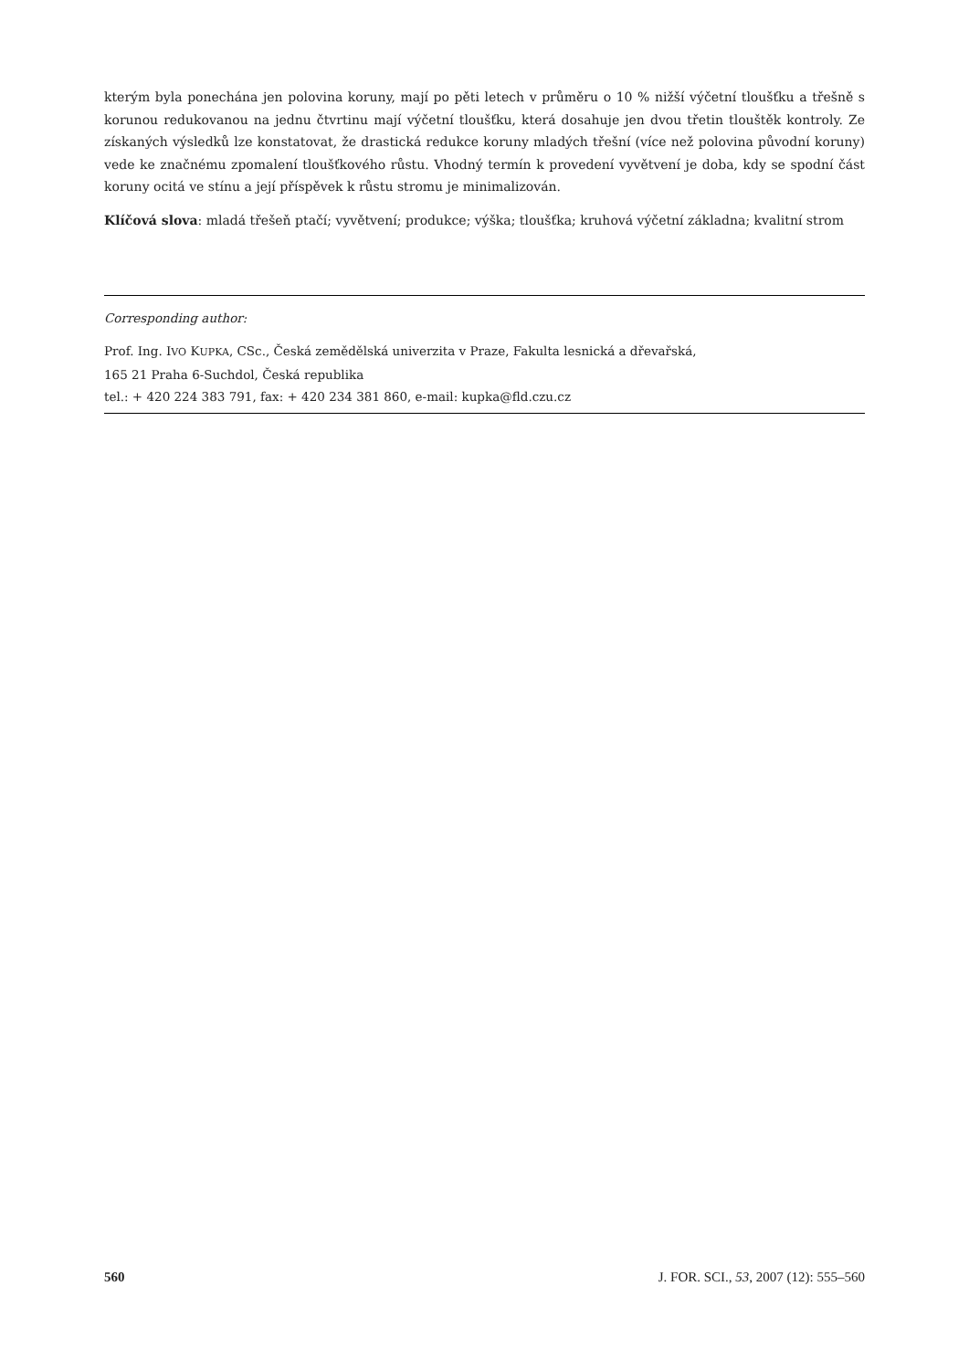kterým byla ponechána jen polovina koruny, mají po pěti letech v průměru o 10 % nižší výčetní tloušťku a třešně s korunou redukovanou na jednu čtvrtinu mají výčetní tloušťku, která dosahuje jen dvou třetin tlouštěk kontroly. Ze získaných výsledků lze konstatovat, že drastická redukce koruny mladých třešní (více než polovina původní koruny) vede ke značnému zpomalení tloušťkového růstu. Vhodný termín k provedení vyvětvení je doba, kdy se spodní část koruny ocitá ve stínu a její příspěvek k růstu stromu je minimalizován.
Klíčová slova: mladá třešeň ptačí; vyvětvení; produkce; výška; tloušťka; kruhová výčetní základna; kvalitní strom
Corresponding author:
Prof. Ing. IVO KUPKA, CSc., Česká zemědělská univerzita v Praze, Fakulta lesnická a dřevařská,
165 21 Praha 6-Suchdol, Česká republika
tel.: + 420 224 383 791, fax: + 420 234 381 860, e-mail: kupka@fld.czu.cz
560 J. FOR. SCI., 53, 2007 (12): 555–560